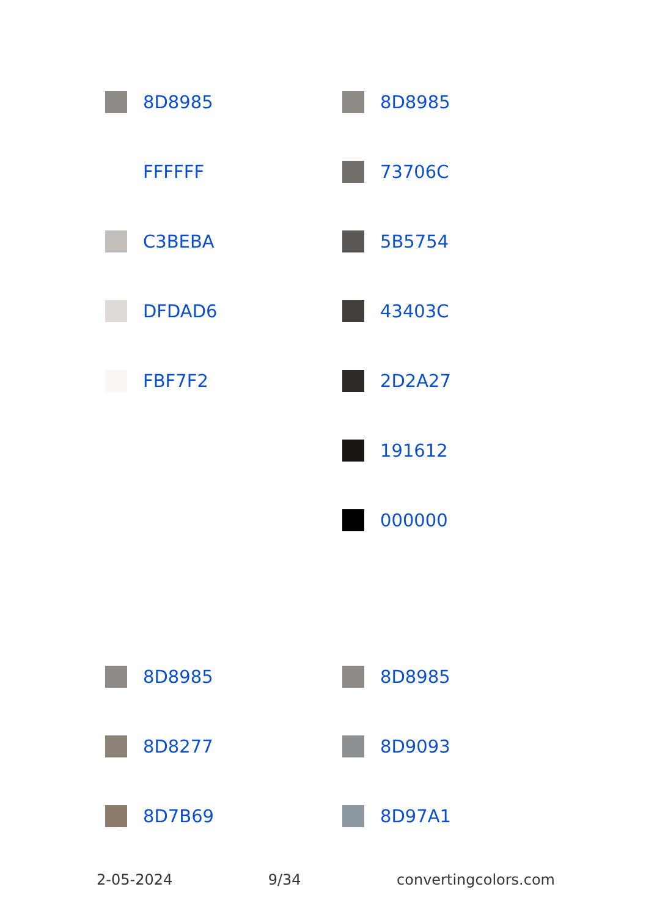8D8985
FFFFFF
C3BEBA
DFDAD6
FBF7F2
8D8985
73706C
5B5754
43403C
2D2A27
191612
000000
8D8985
8D8277
8D7B69
8D8985
8D9093
8D97A1
2-05-2024 9/34 convertingcolors.com